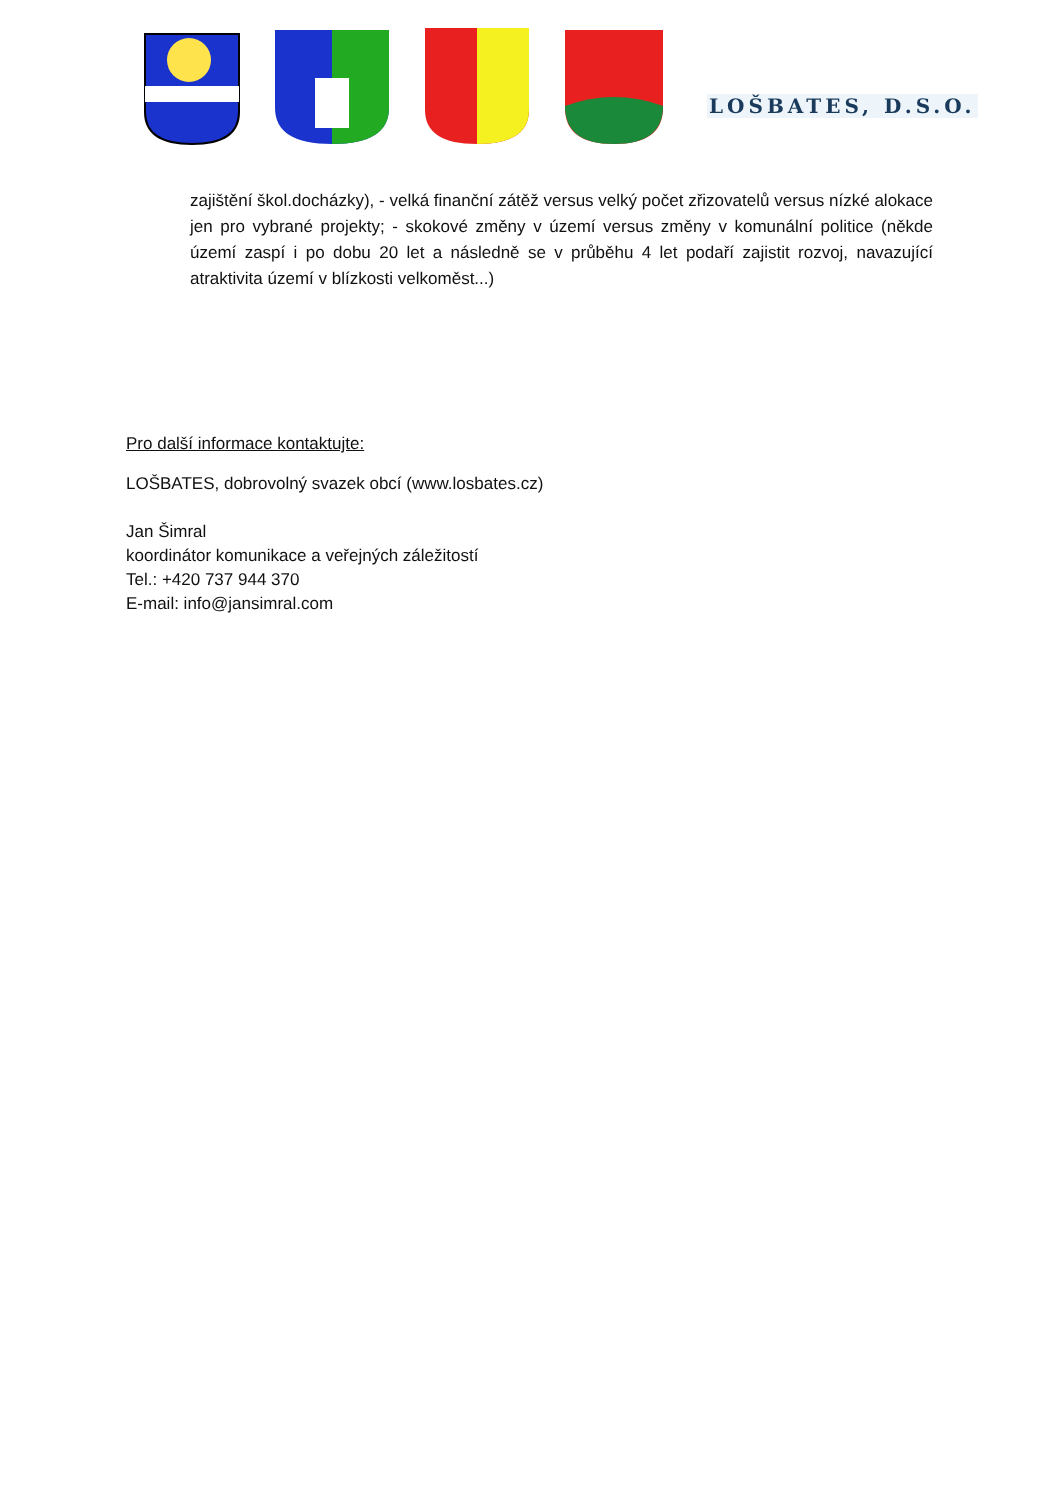LOŠBATES, D.S.O.
zajištění škol.docházky), - velká finanční zátěž versus velký počet zřizovatelů versus nízké alokace jen pro vybrané projekty; - skokové změny v území versus změny v komunální politice (někde území zaspí i po dobu 20 let a následně se v průběhu 4 let podaří zajistit rozvoj, navazující atraktivita území v blízkosti velkoměst...)
Pro další informace kontaktujte:
LOŠBATES, dobrovolný svazek obcí (www.losbates.cz)
Jan Šimral
koordinátor komunikace a veřejných záležitostí
Tel.: +420 737 944 370
E-mail: info@jansimral.com